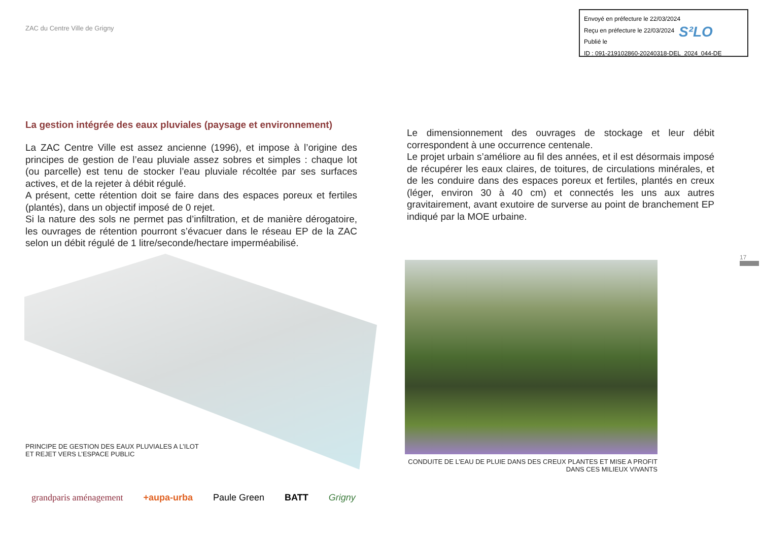ZAC du Centre Ville de Grigny
Envoyé en préfecture le 22/03/2024
Reçu en préfecture le 22/03/2024
Publié le
ID : 091-219102860-20240318-DEL_2024_044-DE
S²LO
La gestion intégrée des eaux pluviales (paysage et environnement)
La ZAC Centre Ville est assez ancienne (1996), et impose à l’origine des principes de gestion de l’eau pluviale assez sobres et simples : chaque lot (ou parcelle) est tenu de stocker l’eau pluviale récoltée par ses surfaces actives, et de la rejeter à débit régulé.
A présent, cette rétention doit se faire dans des espaces poreux et fertiles (plantés), dans un objectif imposé de 0 rejet.
Si la nature des sols ne permet pas d’infiltration, et de manière dérogatoire, les ouvrages de rétention pourront s’évacuer dans le réseau EP de la ZAC selon un débit régulé de 1 litre/seconde/hectare imperméabilisé.
Le dimensionnement des ouvrages de stockage et leur débit correspondent à une occurrence centenale.
Le projet urbain s’améliore au fil des années, et il est désormais imposé de récupérer les eaux claires, de toitures, de circulations minérales, et de les conduire dans des espaces poreux et fertiles, plantés en creux (léger, environ 30 à 40 cm) et connectés les uns aux autres gravitairement, avant exutoire de surverse au point de branchement EP indiqué par la MOE urbaine.
PRINCIPE DE GESTION DES EAUX PLUVIALES A L’ILOT
ET REJET VERS L’ESPACE PUBLIC
CONDUITE DE L’EAU DE PLUIE DANS DES CREUX PLANTES ET MISE A PROFIT DANS CES MILIEUX VIVANTS
17
grandparis aménagement +aupa-urba Paule Green BATT Grigny